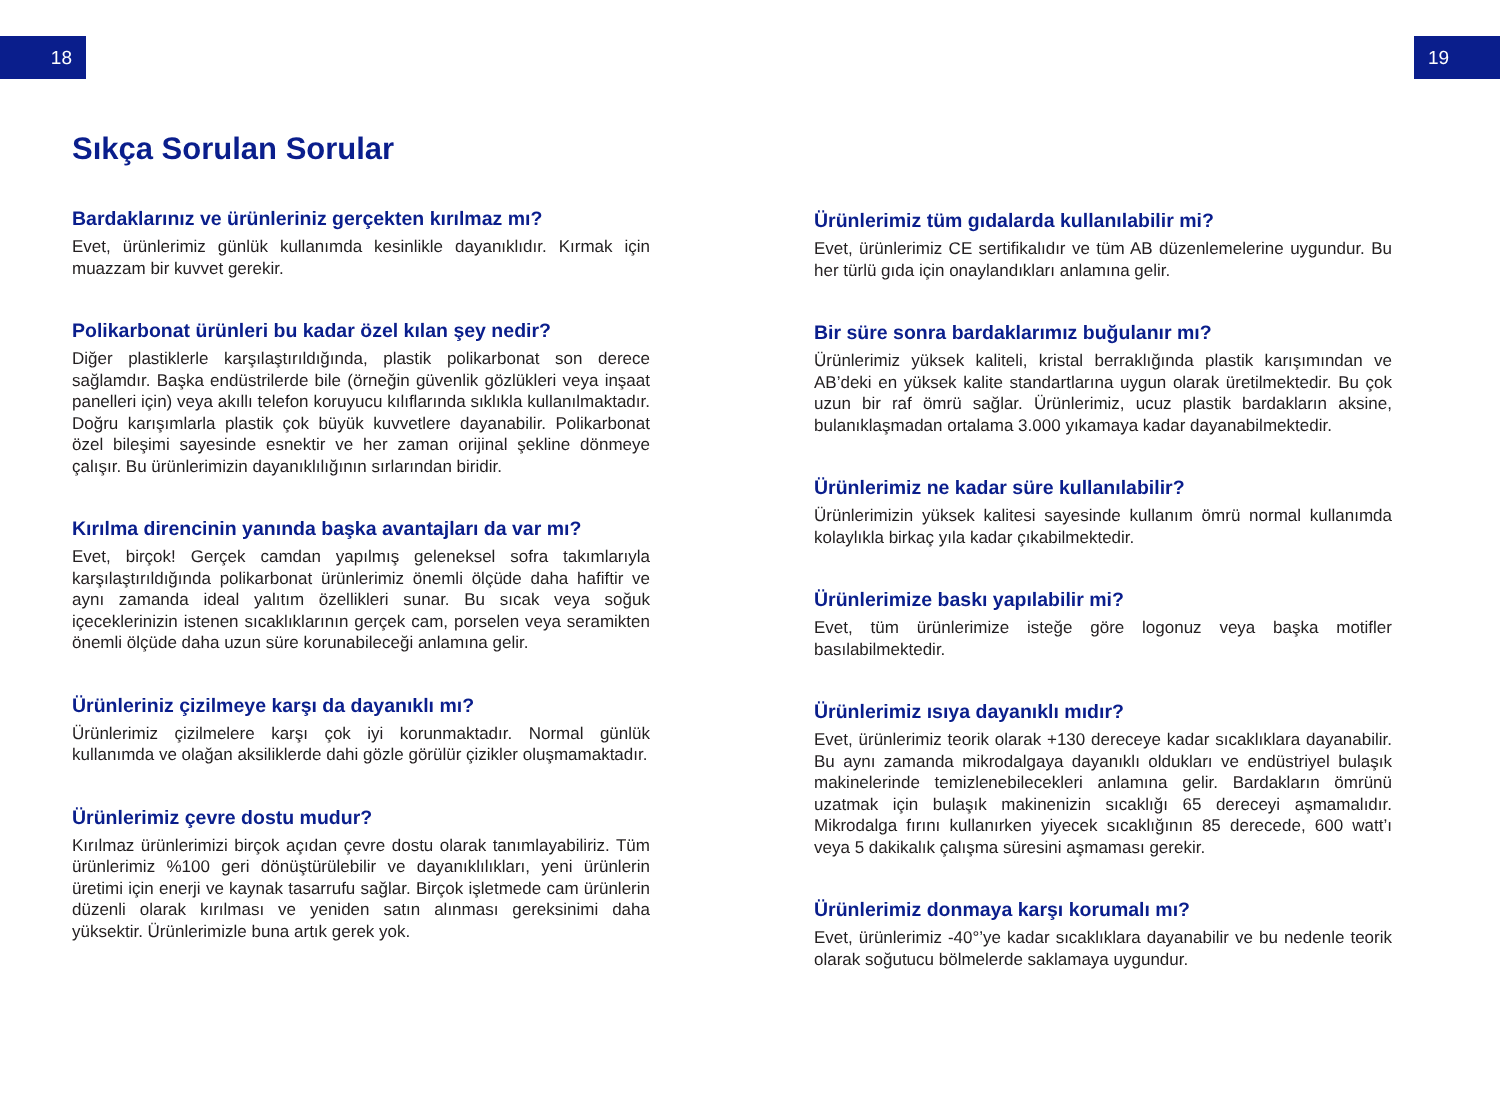18 19
Sıkça Sorulan Sorular
Bardaklarınız ve ürünleriniz gerçekten kırılmaz mı?
Evet, ürünlerimiz günlük kullanımda kesinlikle dayanıklıdır. Kırmak için muazzam bir kuvvet gerekir.
Polikarbonat ürünleri bu kadar özel kılan şey nedir?
Diğer plastiklerle karşılaştırıldığında, plastik polikarbonat son derece sağlamdır. Başka endüstrilerde bile (örneğin güvenlik gözlükleri veya inşaat panelleri için) veya akıllı telefon koruyucu kılıflarında sıklıkla kullanılmaktadır. Doğru karışımlarla plastik çok büyük kuvvetlere dayanabilir. Polikarbonat özel bileşimi sayesinde esnektir ve her zaman orijinal şekline dönmeye çalışır. Bu ürünlerimizin dayanıklılığının sırlarından biridir.
Kırılma direncinin yanında başka avantajları da var mı?
Evet, birçok! Gerçek camdan yapılmış geleneksel sofra takımlarıyla karşılaştırıldığında polikarbonat ürünlerimiz önemli ölçüde daha hafiftir ve aynı zamanda ideal yalıtım özellikleri sunar. Bu sıcak veya soğuk içeceklerinizin istenen sıcaklıklarının gerçek cam, porselen veya seramikten önemli ölçüde daha uzun süre korunabileceği anlamına gelir.
Ürünleriniz çizilmeye karşı da dayanıklı mı?
Ürünlerimiz çizilmelere karşı çok iyi korunmaktadır. Normal günlük kullanımda ve olağan aksiliklerde dahi gözle görülür çizikler oluşmamaktadır.
Ürünlerimiz çevre dostu mudur?
Kırılmaz ürünlerimizi birçok açıdan çevre dostu olarak tanımlayabiliriz. Tüm ürünlerimiz %100 geri dönüştürülebilir ve dayanıklılıkları, yeni ürünlerin üretimi için enerji ve kaynak tasarrufu sağlar. Birçok işletmede cam ürünlerin düzenli olarak kırılması ve yeniden satın alınması gereksinimi daha yüksektir. Ürünlerimizle buna artık gerek yok.
Ürünlerimiz tüm gıdalarda kullanılabilir mi?
Evet, ürünlerimiz CE sertifikalıdır ve tüm AB düzenlemelerine uygundur. Bu her türlü gıda için onaylandıkları anlamına gelir.
Bir süre sonra bardaklarımız buğulanır mı?
Ürünlerimiz yüksek kaliteli, kristal berraklığında plastik karışımından ve AB’deki en yüksek kalite standartlarına uygun olarak üretilmektedir. Bu çok uzun bir raf ömrü sağlar. Ürünlerimiz, ucuz plastik bardakların aksine, bulanıklaşmadan ortalama 3.000 yıkamaya kadar dayanabilmektedir.
Ürünlerimiz ne kadar süre kullanılabilir?
Ürünlerimizin yüksek kalitesi sayesinde kullanım ömrü normal kullanımda kolaylıkla birkaç yıla kadar çıkabilmektedir.
Ürünlerimize baskı yapılabilir mi?
Evet, tüm ürünlerimize isteğe göre logonuz veya başka motifler basılabilmektedir.
Ürünlerimiz ısıya dayanıklı mıdır?
Evet, ürünlerimiz teorik olarak +130 dereceye kadar sıcaklıklara dayanabilir. Bu aynı zamanda mikrodalgaya dayanıklı oldukları ve endüstriyel bulaşık makinelerinde temizlenebilecekleri anlamına gelir. Bardakların ömrünü uzatmak için bulaşık makinenizin sıcaklığı 65 dereceyi aşmamalıdır. Mikrodalga fırını kullanırken yiyecek sıcaklığının 85 derecede, 600 watt’ı veya 5 dakikalık çalışma süresini aşmaması gerekir.
Ürünlerimiz donmaya karşı korumalı mı?
Evet, ürünlerimiz -40°’ye kadar sıcaklıklara dayanabilir ve bu nedenle teorik olarak soğutucu bölmelerde saklamaya uygundur.